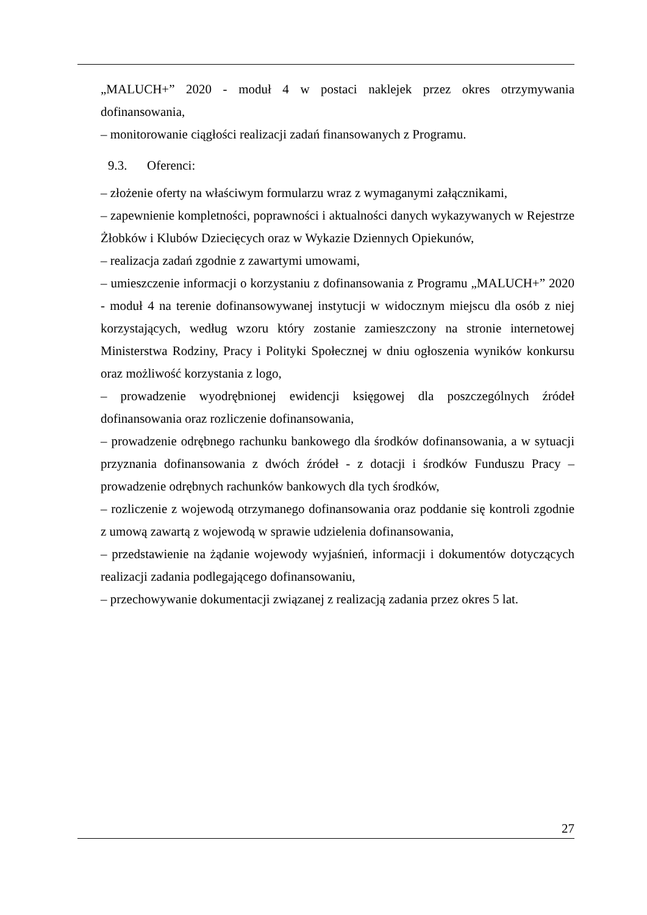„MALUCH+” 2020 - moduł 4 w postaci naklejek przez okres otrzymywania dofinansowania,
– monitorowanie ciągłości realizacji zadań finansowanych z Programu.
9.3. Oferenci:
– złożenie oferty na właściwym formularzu wraz z wymaganymi załącznikami,
– zapewnienie kompletności, poprawności i aktualności danych wykazywanych w Rejestrze Żłobków i Klubów Dziecięcych oraz w Wykazie Dziennych Opiekunów,
– realizacja zadań zgodnie z zawartymi umowami,
– umieszczenie informacji o korzystaniu z dofinansowania z Programu „MALUCH+” 2020 - moduł 4 na terenie dofinansowywanej instytucji w widocznym miejscu dla osób z niej korzystających, według wzoru który zostanie zamieszczony na stronie internetowej Ministerstwa Rodziny, Pracy i Polityki Społecznej w dniu ogłoszenia wyników konkursu oraz możliwość korzystania z logo,
– prowadzenie wyodrębnionej ewidencji księgowej dla poszczególnych źródeł dofinansowania oraz rozliczenie dofinansowania,
– prowadzenie odrębnego rachunku bankowego dla środków dofinansowania, a w sytuacji przyznania dofinansowania z dwóch źródeł - z dotacji i środków Funduszu Pracy – prowadzenie odrębnych rachunków bankowych dla tych środków,
– rozliczenie z wojewodą otrzymanego dofinansowania oraz poddanie się kontroli zgodnie z umową zawartą z wojewodą w sprawie udzielenia dofinansowania,
– przedstawienie na żądanie wojewody wyjaśnień, informacji i dokumentów dotyczących realizacji zadania podlegającego dofinansowaniu,
– przechowywanie dokumentacji związanej z realizacją zadania przez okres 5 lat.
27